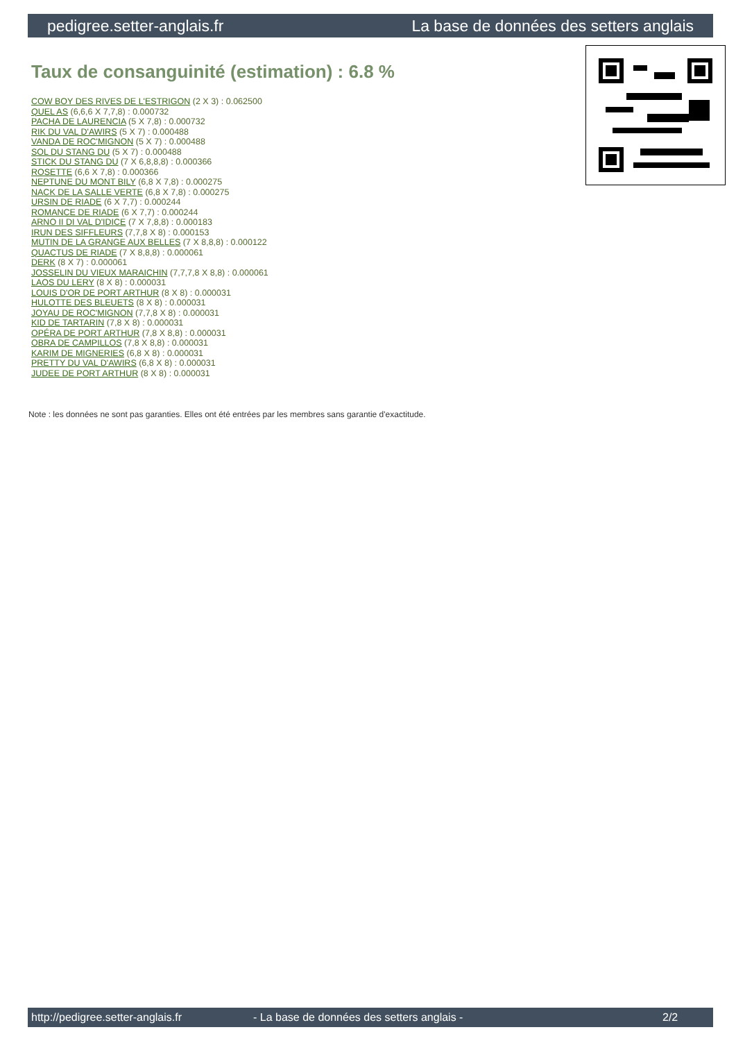pedigree.setter-anglais.fr La base de données des setters anglais
Taux de consanguinité (estimation) : 6.8 %
COW BOY DES RIVES DE L'ESTRIGON (2 X 3) : 0.062500
QUEL AS (6,6,6 X 7,7,8) : 0.000732
PACHA DE LAURENCIA (5 X 7,8) : 0.000732
RIK DU VAL D'AWIRS (5 X 7) : 0.000488
VANDA DE ROC'MIGNON (5 X 7) : 0.000488
SOL DU STANG DU (5 X 7) : 0.000488
STICK DU STANG DU (7 X 6,8,8,8) : 0.000366
ROSETTE (6,6 X 7,8) : 0.000366
NEPTUNE DU MONT BILY (6,8 X 7,8) : 0.000275
NACK DE LA SALLE VERTE (6,8 X 7,8) : 0.000275
URSIN DE RIADE (6 X 7,7) : 0.000244
ROMANCE DE RIADE (6 X 7,7) : 0.000244
ARNO II DI VAL D'IDICE (7 X 7,8,8) : 0.000183
IRUN DES SIFFLEURS (7,7,8 X 8) : 0.000153
MUTIN DE LA GRANGE AUX BELLES (7 X 8,8,8) : 0.000122
QUACTUS DE RIADE (7 X 8,8,8) : 0.000061
DERK (8 X 7) : 0.000061
JOSSELIN DU VIEUX MARAICHIN (7,7,7,8 X 8,8) : 0.000061
LAOS DU LERY (8 X 8) : 0.000031
LOUIS D'OR DE PORT ARTHUR (8 X 8) : 0.000031
HULOTTE DES BLEUETS (8 X 8) : 0.000031
JOYAU DE ROC'MIGNON (7,7,8 X 8) : 0.000031
KID DE TARTARIN (7,8 X 8) : 0.000031
OPÉRA DE PORT ARTHUR (7,8 X 8,8) : 0.000031
OBRA DE CAMPILLOS (7,8 X 8,8) : 0.000031
KARIM DE MIGNERIES (6,8 X 8) : 0.000031
PRETTY DU VAL D'AWIRS (6,8 X 8) : 0.000031
JUDEE DE PORT ARTHUR (8 X 8) : 0.000031
Note : les données ne sont pas garanties. Elles ont été entrées par les membres sans garantie d'exactitude.
http://pedigree.setter-anglais.fr - La base de données des setters anglais - 2/2